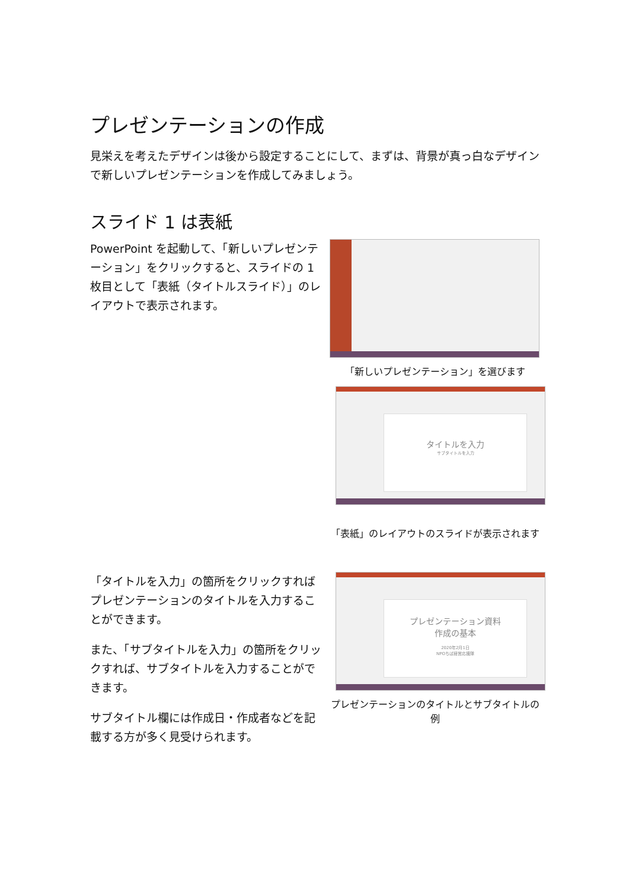プレゼンテーションの作成
見栄えを考えたデザインは後から設定することにして、まずは、背景が真っ白なデザインで新しいプレゼンテーションを作成してみましょう。
スライド 1 は表紙
PowerPoint を起動して、「新しいプレゼンテーション」をクリックすると、スライドの 1 枚目として「表紙（タイトルスライド）」のレイアウトで表示されます。
「新しいプレゼンテーション」を選びます
タイトルを入力
サブタイトルを入力
「表紙」のレイアウトのスライドが表示されます
「タイトルを入力」の箇所をクリックすればプレゼンテーションのタイトルを入力することができます。
また、「サブタイトルを入力」の箇所をクリックすれば、サブタイトルを入力することができます。
サブタイトル欄には作成日・作成者などを記載する方が多く見受けられます。
プレゼンテーション資料
作成の基本
2020年2月1日
NPOちば経営応援隊
プレゼンテーションのタイトルとサブタイトルの例